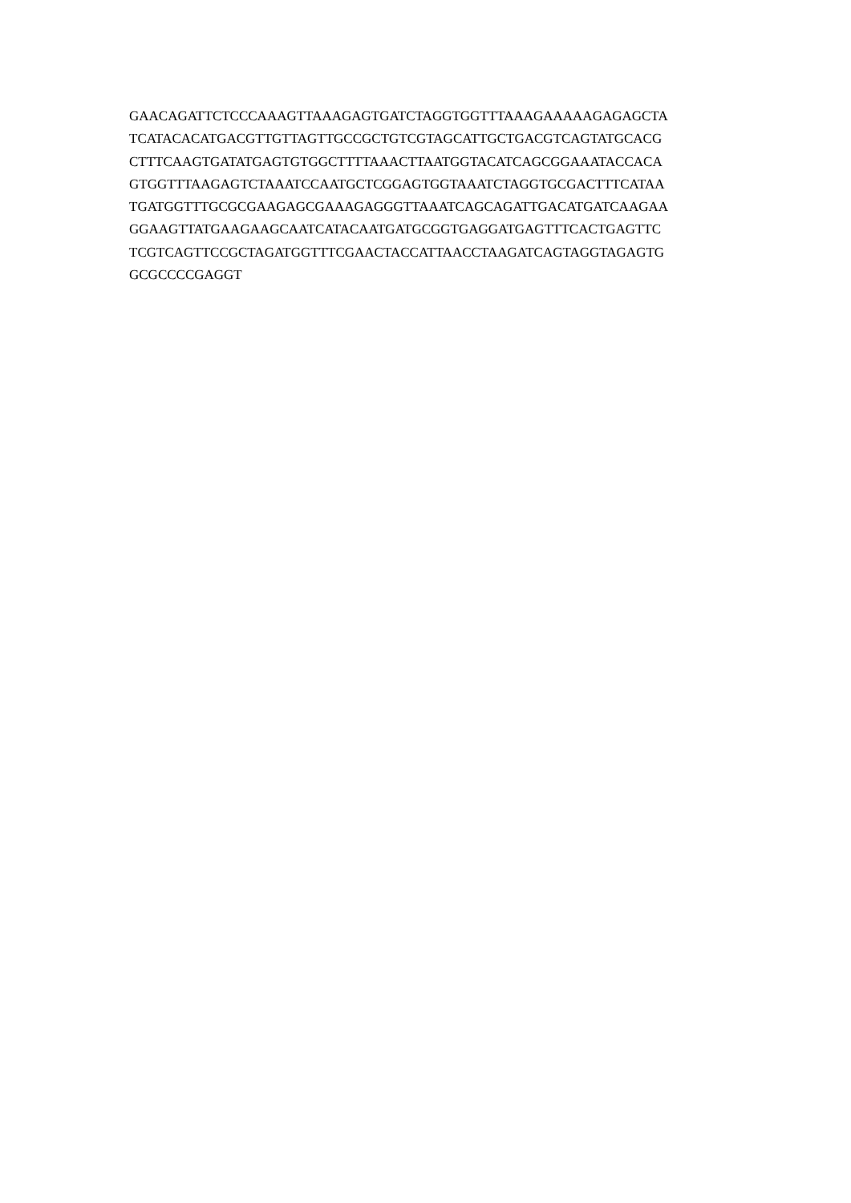GAACAGATTCTCCCAAAGTTAAAGAGTGATCTAGGTGGTTTAAAGAAAAAGAGAGCTA
TCATACACATGACGTTGTTAGTTGCCGCTGTCGTAGCATTGCTGACGTCAGTATGCACG
CTTTCAAGTGATATGAGTGTGGCTTTTAAACTTAATGGTACATCAGCGGAAATACCACA
GTGGTTTAAGAGTCTAAATCCAATGCTCGGAGTGGTAAATCTAGGTGCGACTTTCATAA
TGATGGTTTGCGCGAAGAGCGAAAGAGGGTTAAATCAGCAGATTGACATGATCAAGAA
GGAAGTTATGAAGAAGCAATCATACAATGATGCGGTGAGGATGAGTTTCACTGAGTTC
TCGTCAGTTCCGCTAGATGGTTTCGAACTACCATTAACCTAAGATCAGTAGGTAGAGTG
GCGCCCCGAGGT